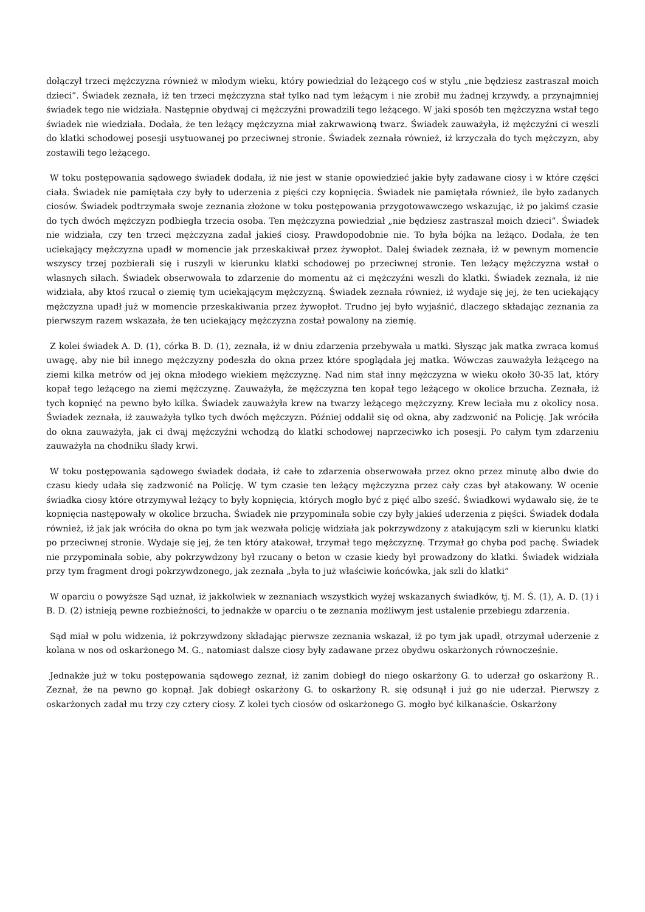dołączył trzeci mężczyzna również w młodym wieku, który powiedział do leżącego coś w stylu „nie będziesz zastraszał moich dzieci”. Świadek zeznała, iż ten trzeci mężczyzna stał tylko nad tym leżącym i nie zrobił mu żadnej krzywdy, a przynajmniej świadek tego nie widziała. Następnie obydwaj ci mężczyźni prowadzili tego leżącego. W jaki sposób ten mężczyzna wstał tego świadek nie wiedziała. Dodała, że ten leżący mężczyzna miał zakrwawioną twarz. Świadek zauważyła, iż mężczyźni ci weszli do klatki schodowej posesji usytuowanej po przeciwnej stronie. Świadek zeznała również, iż krzyczała do tych mężczyzn, aby zostawili tego leżącego.
W toku postępowania sądowego świadek dodała, iż nie jest w stanie opowiedzieć jakie były zadawane ciosy i w które części ciała. Świadek nie pamiętała czy były to uderzenia z pięści czy kopnięcia. Świadek nie pamiętała również, ile było zadanych ciosów. Świadek podtrzymała swoje zeznania złożone w toku postępowania przygotowawczego wskazując, iż po jakimś czasie do tych dwóch mężczyzn podbiegła trzecia osoba. Ten mężczyzna powiedział „nie będziesz zastraszał moich dzieci”. Świadek nie widziała, czy ten trzeci mężczyzna zadał jakieś ciosy. Prawdopodobnie nie. To była bójka na leżąco. Dodała, że ten uciekający mężczyzna upadł w momencie jak przeskakiwał przez żywopłot. Dalej świadek zeznała, iż w pewnym momencie wszyscy trzej pozbierali się i ruszyli w kierunku klatki schodowej po przeciwnej stronie. Ten leżący mężczyzna wstał o własnych siłach. Świadek obserwowała to zdarzenie do momentu aż ci mężczyźni weszli do klatki. Świadek zeznała, iż nie widziała, aby ktoś rzucał o ziemię tym uciekającym mężczyzną. Świadek zeznała również, iż wydaje się jej, że ten uciekający mężczyzna upadł już w momencie przeskakiwania przez żywopłot. Trudno jej było wyjaśnić, dlaczego składając zeznania za pierwszym razem wskazała, że ten uciekający mężczyzna został powalony na ziemię.
Z kolei świadek A. D. (1), córka B. D. (1), zeznała, iż w dniu zdarzenia przebywała u matki. Słysząc jak matka zwraca komuś uwagę, aby nie bił innego mężczyzny podeszła do okna przez które spoglądała jej matka. Wówczas zauważyła leżącego na ziemi kilka metrów od jej okna młodego wiekiem mężczyznę. Nad nim stał inny mężczyzna w wieku około 30-35 lat, który kopał tego leżącego na ziemi mężczyznę. Zauważyła, że mężczyzna ten kopał tego leżącego w okolice brzucha. Zeznała, iż tych kopnięć na pewno było kilka. Świadek zauważyła krew na twarzy leżącego mężczyzny. Krew leciała mu z okolicy nosa. Świadek zeznała, iż zauważyła tylko tych dwóch mężczyzn. Później oddalił się od okna, aby zadzwonić na Policję. Jak wróciła do okna zauważyła, jak ci dwaj mężczyźni wchodzą do klatki schodowej naprzeciwko ich posesji. Po całym tym zdarzeniu zauważyła na chodniku ślady krwi.
W toku postępowania sądowego świadek dodała, iż całe to zdarzenia obserwowała przez okno przez minutę albo dwie do czasu kiedy udała się zadzwonić na Policję. W tym czasie ten leżący mężczyzna przez cały czas był atakowany. W ocenie świadka ciosy które otrzymywał leżący to były kopnięcia, których mogło być z pięć albo sześć. Świadkowi wydawało się, że te kopnięcia następowały w okolice brzucha. Świadek nie przypominała sobie czy były jakieś uderzenia z pięści. Świadek dodała również, iż jak jak wróciła do okna po tym jak wezwała policję widziała jak pokrzywdzony z atakującym szli w kierunku klatki po przeciwnej stronie. Wydaje się jej, że ten który atakował, trzymał tego mężczyznę. Trzymał go chyba pod pachę. Świadek nie przypominała sobie, aby pokrzywdzony był rzucany o beton w czasie kiedy był prowadzony do klatki. Świadek widziała przy tym fragment drogi pokrzywdzonego, jak zeznała „była to już właściwie końcówka, jak szli do klatki”
W oparciu o powyższe Sąd uznał, iż jakkolwiek w zeznaniach wszystkich wyżej wskazanych świadków, tj. M. Ś. (1), A. D. (1) i B. D. (2) istnieją pewne rozbieżności, to jednakże w oparciu o te zeznania możliwym jest ustalenie przebiegu zdarzenia.
Sąd miał w polu widzenia, iż pokrzywdzony składając pierwsze zeznania wskazał, iż po tym jak upadł, otrzymał uderzenie z kolana w nos od oskarżonego M. G., natomiast dalsze ciosy były zadawane przez obydwu oskarżonych równocześnie.
Jednakże już w toku postępowania sądowego zeznał, iż zanim dobiegł do niego oskarżony G. to uderzał go oskarżony R.. Zeznał, że na pewno go kopnął. Jak dobiegł oskarżony G. to oskarżony R. się odsunął i już go nie uderzał. Pierwszy z oskarżonych zadał mu trzy czy cztery ciosy. Z kolei tych ciosów od oskarżonego G. mogło być kilkanaście. Oskarżony